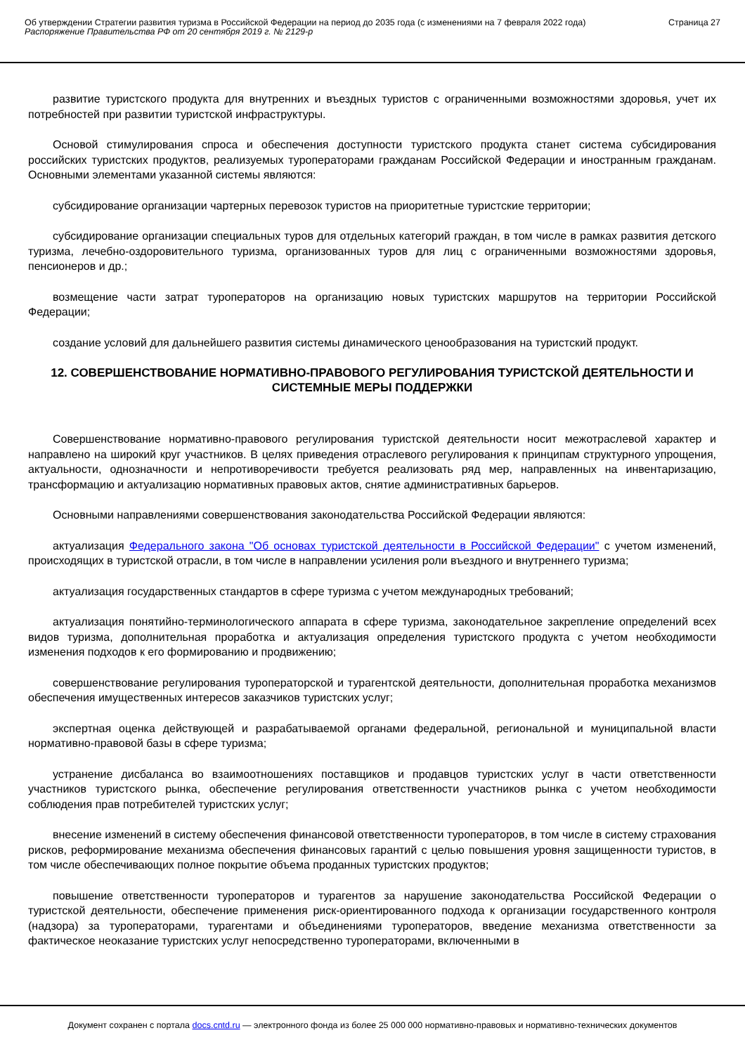Об утверждении Стратегии развития туризма в Российской Федерации на период до 2035 года (с изменениями на 7 февраля 2022 года)
Распоряжение Правительства РФ от 20 сентября 2019 г. № 2129-р
Страница 27
развитие туристского продукта для внутренних и въездных туристов с ограниченными возможностями здоровья, учет их потребностей при развитии туристской инфраструктуры.
Основой стимулирования спроса и обеспечения доступности туристского продукта станет система субсидирования российских туристских продуктов, реализуемых туроператорами гражданам Российской Федерации и иностранным гражданам. Основными элементами указанной системы являются:
субсидирование организации чартерных перевозок туристов на приоритетные туристские территории;
субсидирование организации специальных туров для отдельных категорий граждан, в том числе в рамках развития детского туризма, лечебно-оздоровительного туризма, организованных туров для лиц с ограниченными возможностями здоровья, пенсионеров и др.;
возмещение части затрат туроператоров на организацию новых туристских маршрутов на территории Российской Федерации;
создание условий для дальнейшего развития системы динамического ценообразования на туристский продукт.
12. СОВЕРШЕНСТВОВАНИЕ НОРМАТИВНО-ПРАВОВОГО РЕГУЛИРОВАНИЯ ТУРИСТСКОЙ ДЕЯТЕЛЬНОСТИ И СИСТЕМНЫЕ МЕРЫ ПОДДЕРЖКИ
Совершенствование нормативно-правового регулирования туристской деятельности носит межотраслевой характер и направлено на широкий круг участников. В целях приведения отраслевого регулирования к принципам структурного упрощения, актуальности, однозначности и непротиворечивости требуется реализовать ряд мер, направленных на инвентаризацию, трансформацию и актуализацию нормативных правовых актов, снятие административных барьеров.
Основными направлениями совершенствования законодательства Российской Федерации являются:
актуализация Федерального закона "Об основах туристской деятельности в Российской Федерации" с учетом изменений, происходящих в туристской отрасли, в том числе в направлении усиления роли въездного и внутреннего туризма;
актуализация государственных стандартов в сфере туризма с учетом международных требований;
актуализация понятийно-терминологического аппарата в сфере туризма, законодательное закрепление определений всех видов туризма, дополнительная проработка и актуализация определения туристского продукта с учетом необходимости изменения подходов к его формированию и продвижению;
совершенствование регулирования туроператорской и турагентской деятельности, дополнительная проработка механизмов обеспечения имущественных интересов заказчиков туристских услуг;
экспертная оценка действующей и разрабатываемой органами федеральной, региональной и муниципальной власти нормативно-правовой базы в сфере туризма;
устранение дисбаланса во взаимоотношениях поставщиков и продавцов туристских услуг в части ответственности участников туристского рынка, обеспечение регулирования ответственности участников рынка с учетом необходимости соблюдения прав потребителей туристских услуг;
внесение изменений в систему обеспечения финансовой ответственности туроператоров, в том числе в систему страхования рисков, реформирование механизма обеспечения финансовых гарантий с целью повышения уровня защищенности туристов, в том числе обеспечивающих полное покрытие объема проданных туристских продуктов;
повышение ответственности туроператоров и турагентов за нарушение законодательства Российской Федерации о туристской деятельности, обеспечение применения риск-ориентированного подхода к организации государственного контроля (надзора) за туроператорами, турагентами и объединениями туроператоров, введение механизма ответственности за фактическое неоказание туристских услуг непосредственно туроператорами, включенными в
Документ сохранен с портала docs.cntd.ru — электронного фонда из более 25 000 000 нормативно-правовых и нормативно-технических документов